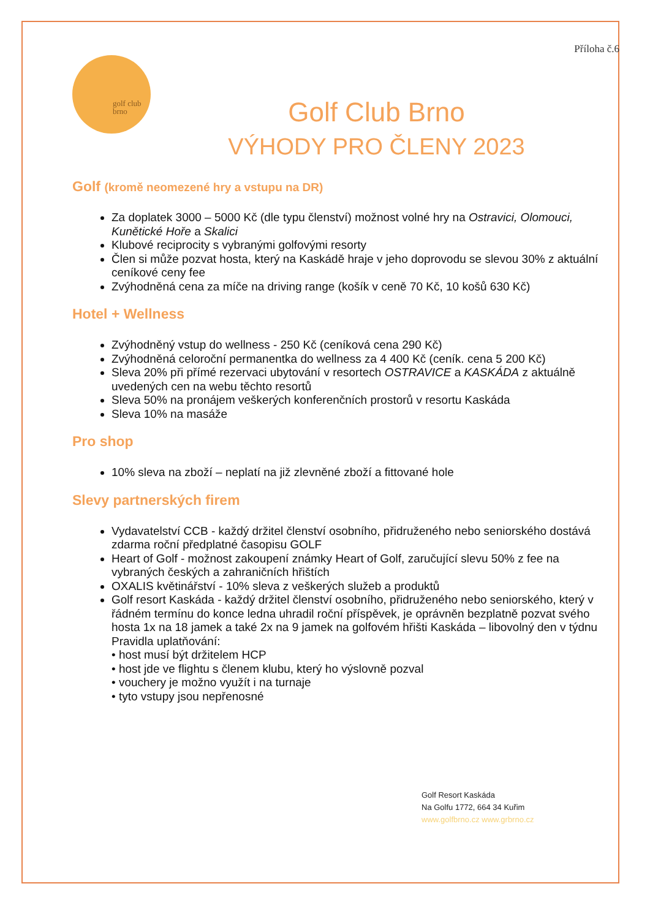Příloha č.6
golf club
brno
Golf Club Brno
VÝHODY PRO ČLENY 2023
Golf (kromě neomezené hry a vstupu na DR)
Za doplatek 3000 – 5000 Kč (dle typu členství) možnost volné hry na Ostravici, Olomouci, Kunětické Hoře a Skalici
Klubové reciprocity s vybranými golfovými resorty
Člen si může pozvat hosta, který na Kaskádě hraje v jeho doprovodu se slevou 30% z aktuální ceníkové ceny fee
Zvýhodněná cena za míče na driving range (košík v ceně 70 Kč, 10 košů 630 Kč)
Hotel + Wellness
Zvýhodněný vstup do wellness - 250 Kč (ceníková cena 290 Kč)
Zvýhodněná celoroční permanentka do wellness za 4 400 Kč (ceník. cena 5 200 Kč)
Sleva 20% při přímé rezervaci ubytování v resortech OSTRAVICE a KASKÁDA z aktuálně uvedených cen na webu těchto resortů
Sleva 50% na pronájem veškerých konferenčních prostorů v resortu Kaskáda
Sleva 10% na masáže
Pro shop
10% sleva na zboží – neplatí na již zlevněné zboží a fittované hole
Slevy partnerských firem
Vydavatelství CCB - každý držitel členství osobního, přidruženého nebo seniorského dostává zdarma roční předplatné časopisu GOLF
Heart of Golf - možnost zakoupení známky Heart of Golf, zaručující slevu 50% z fee na vybraných českých a zahraničních hřištích
OXALIS květinářství - 10% sleva z veškerých služeb a produktů
Golf resort Kaskáda - každý držitel členství osobního, přidruženého nebo seniorského, který v řádném termínu do konce ledna uhradil roční příspěvek, je oprávněn bezplatně pozvat svého hosta 1x na 18 jamek a také 2x na 9 jamek na golfovém hřišti Kaskáda – libovolný den v týdnu
Pravidla uplatňování:
• host musí být držitelem HCP
• host jde ve flightu s členem klubu, který ho výslovně pozval
• vouchery je možno využít i na turnaje
• tyto vstupy jsou nepřenosné
Golf Resort Kaskáda
Na Golfu 1772, 664 34 Kuřim
www.golfbrno.cz www.grbrno.cz